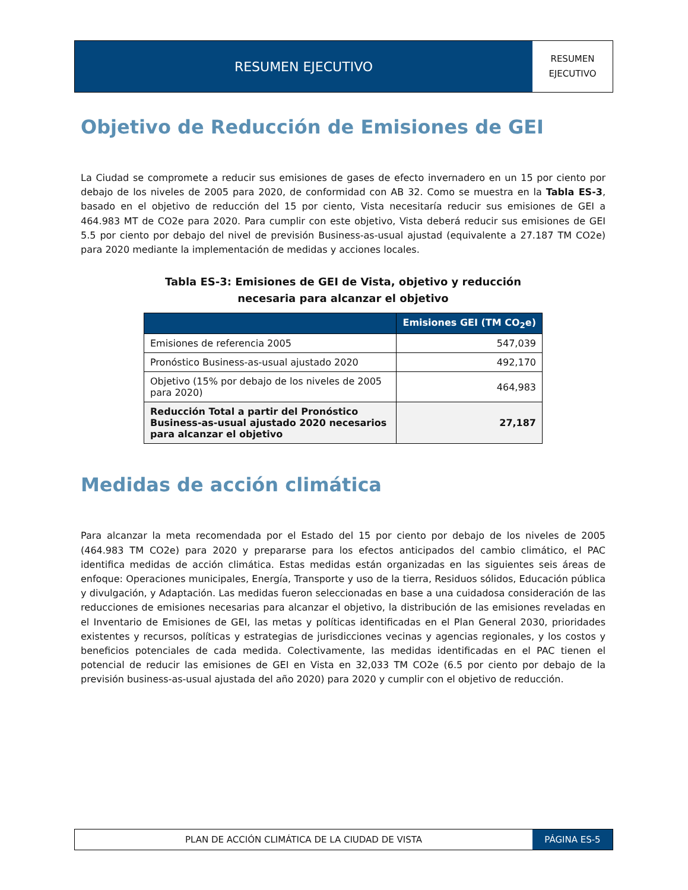RESUMEN EJECUTIVO
RESUMEN
EJECUTIVO
Objetivo de Reducción de Emisiones de GEI
La Ciudad se compromete a reducir sus emisiones de gases de efecto invernadero en un 15 por ciento por debajo de los niveles de 2005 para 2020, de conformidad con AB 32. Como se muestra en la Tabla ES-3, basado en el objetivo de reducción del 15 por ciento, Vista necesitaría reducir sus emisiones de GEI a 464.983 MT de CO2e para 2020. Para cumplir con este objetivo, Vista deberá reducir sus emisiones de GEI 5.5 por ciento por debajo del nivel de previsión Business-as-usual ajustad (equivalente a 27.187 TM CO2e) para 2020 mediante la implementación de medidas y acciones locales.
Tabla ES-3: Emisiones de GEI de Vista, objetivo y reducción
necesaria para alcanzar el objetivo
| | Emisiones GEI (TM CO<sub>2</sub>e) |
| --- | --- |
| Emisiones de referencia 2005 | 547,039 |
| Pronóstico Business-as-usual ajustado 2020 | 492,170 |
| Objetivo (15% por debajo de los niveles de 2005 para 2020) | 464,983 |
| Reducción Total a partir del Pronóstico Business-as-usual ajustado 2020 necesarios para alcanzar el objetivo | 27,187 |
Medidas de acción climática
Para alcanzar la meta recomendada por el Estado del 15 por ciento por debajo de los niveles de 2005 (464.983 TM CO2e) para 2020 y prepararse para los efectos anticipados del cambio climático, el PAC identifica medidas de acción climática. Estas medidas están organizadas en las siguientes seis áreas de enfoque: Operaciones municipales, Energía, Transporte y uso de la tierra, Residuos sólidos, Educación pública y divulgación, y Adaptación. Las medidas fueron seleccionadas en base a una cuidadosa consideración de las reducciones de emisiones necesarias para alcanzar el objetivo, la distribución de las emisiones reveladas en el Inventario de Emisiones de GEI, las metas y políticas identificadas en el Plan General 2030, prioridades existentes y recursos, políticas y estrategias de jurisdicciones vecinas y agencias regionales, y los costos y beneficios potenciales de cada medida. Colectivamente, las medidas identificadas en el PAC tienen el potencial de reducir las emisiones de GEI en Vista en 32,033 TM CO2e (6.5 por ciento por debajo de la previsión business-as-usual ajustada del año 2020) para 2020 y cumplir con el objetivo de reducción.
PLAN DE ACCIÓN CLIMÁTICA DE LA CIUDAD DE VISTA
PÁGINA ES-5